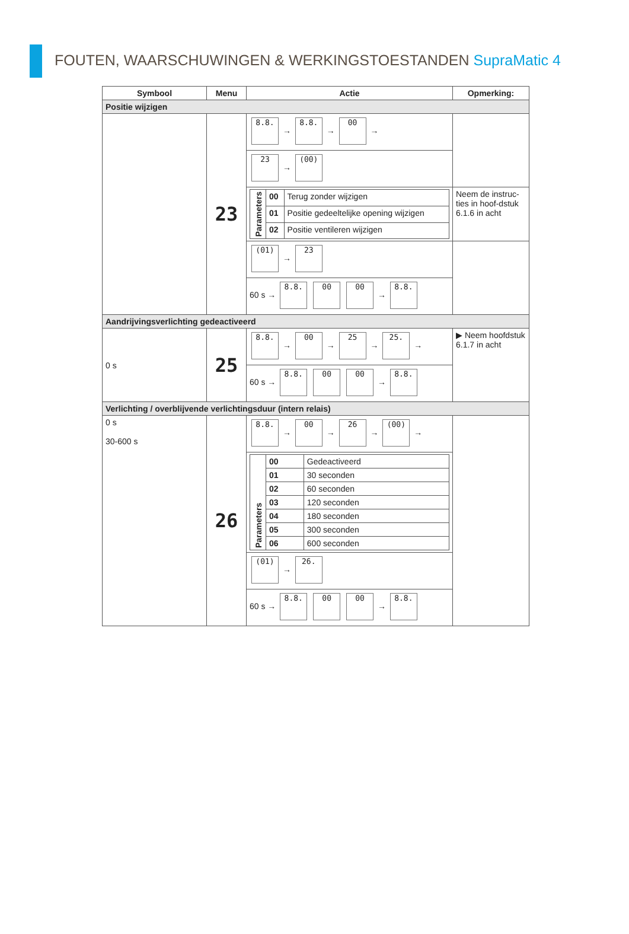FOUTEN, WAARSCHUWINGEN & WERKINGSTOESTANDEN SupraMatic 4
| Symbool | Menu | Actie | Opmerking: |
| --- | --- | --- | --- |
| Positie wijzigen | | | |
| | 23 | 8.8. → 8.8. → 00 → | |
| | | 23 → (00) | |
| | | / Parameters / 00 / Terug zonder wijzigen / / / 01 / Positie gedeeltelijke opening wijzigen / / / 02 / Positie ventileren wijzigen / | Neem de instruc-ties in hoof-dstuk 6.1.6 in acht |
| | | (01) → 23 | |
| | | 60 s → 8.8. 00 00 → 8.8. | |
| Aandrijvingsverlichting gedeactiveerd | | | |
| 0 s | 25 | 8.8. → 00 → 25 → 25. → | ▶ Neem hoofdstuk 6.1.7 in acht |
| | | 60 s → 8.8. 00 00 → 8.8. | |
| Verlichting / overblijvende verlichtingsduur (intern relais) | | | |
| 0 s 30-600 s | 26 | 8.8. → 00 → 26 → (00) → | |
| | | / Parameters / 00 / Gedeactiveerd / / / 01 / 30 seconden / / / 02 / 60 seconden / / / 03 / 120 seconden / / / 04 / 180 seconden / / / 05 / 300 seconden / / / 06 / 600 seconden / | |
| | | (01) → 26. | |
| | | 60 s → 8.8. 00 00 → 8.8. | |